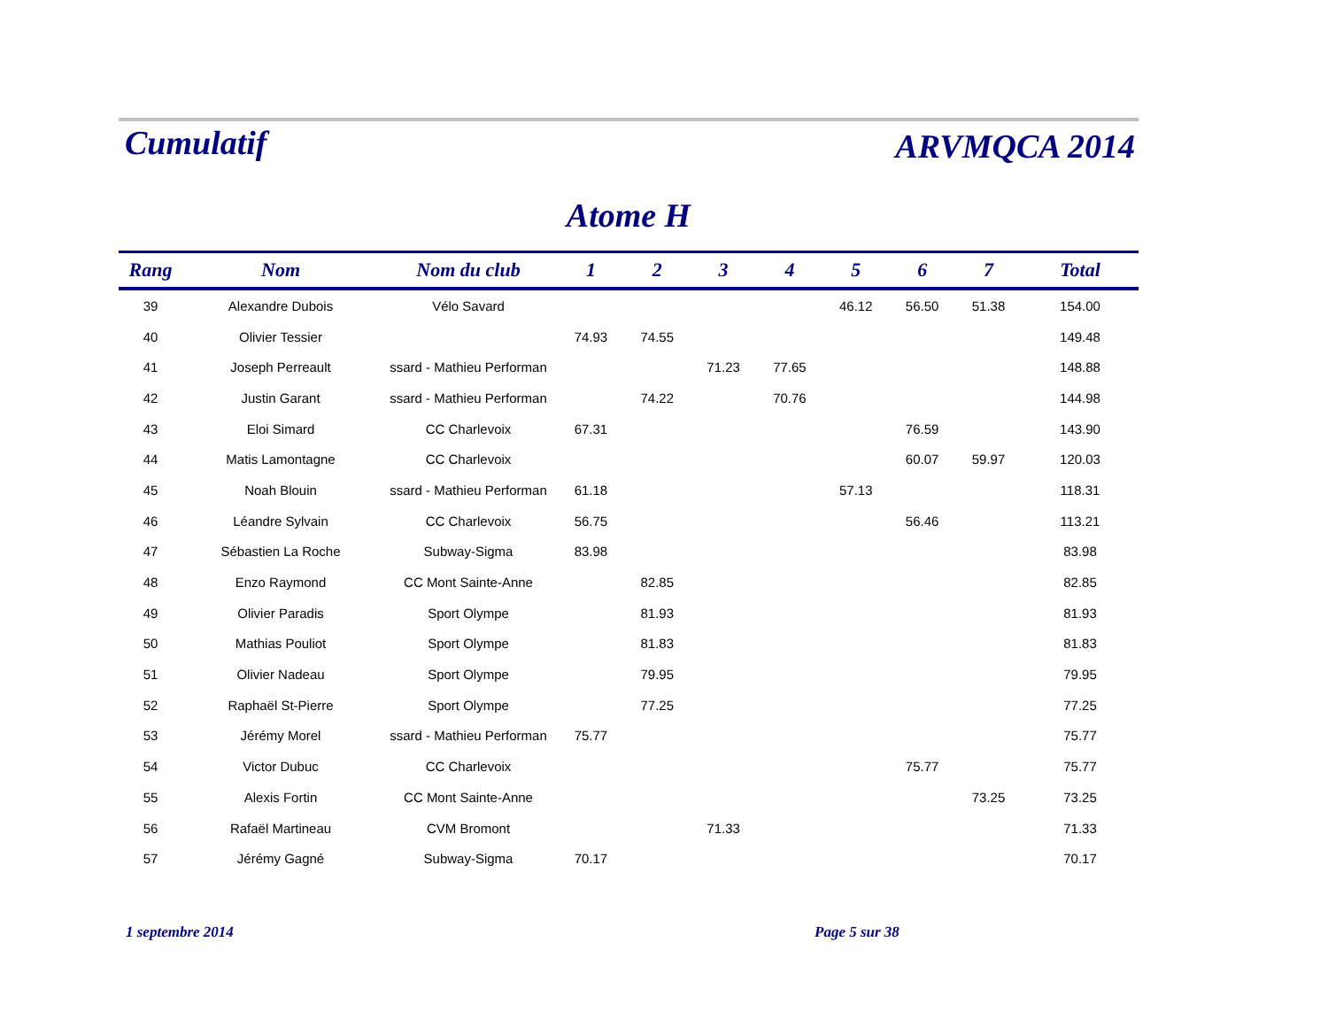Cumulatif ARVMQCA 2014
Atome H
| Rang | Nom | Nom du club | 1 | 2 | 3 | 4 | 5 | 6 | 7 | Total |
| --- | --- | --- | --- | --- | --- | --- | --- | --- | --- | --- |
| 39 | Alexandre Dubois | Vélo Savard | | | | | 46.12 | 56.50 | 51.38 | 154.00 |
| 40 | Olivier Tessier | | 74.93 | 74.55 | | | | | | 149.48 |
| 41 | Joseph Perreault | ssard - Mathieu Performan | | | 71.23 | 77.65 | | | | 148.88 |
| 42 | Justin Garant | ssard - Mathieu Performan | | 74.22 | | 70.76 | | | | 144.98 |
| 43 | Eloi Simard | CC Charlevoix | 67.31 | | | | | 76.59 | | 143.90 |
| 44 | Matis Lamontagne | CC Charlevoix | | | | | | 60.07 | 59.97 | 120.03 |
| 45 | Noah Blouin | ssard - Mathieu Performan | 61.18 | | | | 57.13 | | | 118.31 |
| 46 | Léandre Sylvain | CC Charlevoix | 56.75 | | | | | 56.46 | | 113.21 |
| 47 | Sébastien La Roche | Subway-Sigma | 83.98 | | | | | | | 83.98 |
| 48 | Enzo Raymond | CC Mont Sainte-Anne | | 82.85 | | | | | | 82.85 |
| 49 | Olivier Paradis | Sport Olympe | | 81.93 | | | | | | 81.93 |
| 50 | Mathias Pouliot | Sport Olympe | | 81.83 | | | | | | 81.83 |
| 51 | Olivier Nadeau | Sport Olympe | | 79.95 | | | | | | 79.95 |
| 52 | Raphaël St-Pierre | Sport Olympe | | 77.25 | | | | | | 77.25 |
| 53 | Jérémy Morel | ssard - Mathieu Performan | 75.77 | | | | | | | 75.77 |
| 54 | Victor Dubuc | CC Charlevoix | | | | | | 75.77 | | 75.77 |
| 55 | Alexis Fortin | CC Mont Sainte-Anne | | | | | | | 73.25 | 73.25 |
| 56 | Rafaël Martineau | CVM Bromont | | | 71.33 | | | | | 71.33 |
| 57 | Jérémy Gagné | Subway-Sigma | 70.17 | | | | | | | 70.17 |
1 septembre 2014 Page 5 sur 38